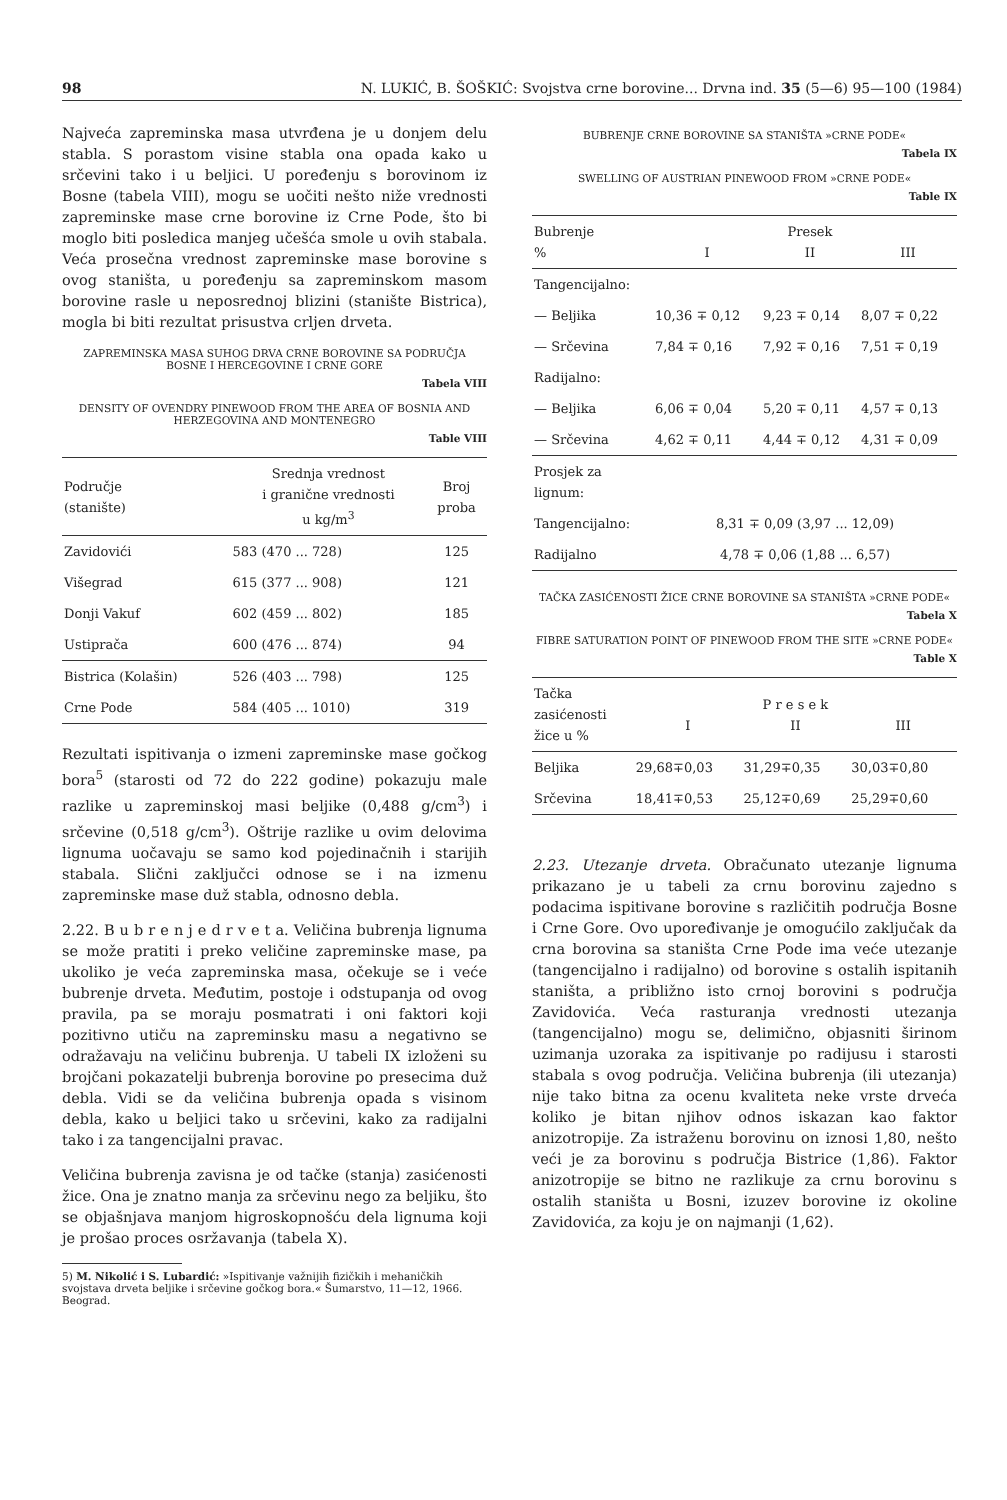98 N. LUKIĆ, B. ŠOŠKIĆ: Svojstva crne borovine... Drvna ind. 35 (5—6) 95—100 (1984)
Najveća zapreminska masa utvrđena je u donjem delu stabla. S porastom visine stabla ona opada kako u srčevini tako i u beljici. U poređenju s borovinom iz Bosne (tabela VIII), mogu se uočiti nešto niže vrednosti zapreminske mase crne borovine iz Crne Pode, što bi moglo biti posledica manjeg učešća smole u ovih stabala. Veća prosečna vrednost zapreminske mase borovine s ovog staništa, u poređenju sa zapreminskom masom borovine rasle u neposrednoj blizini (stanište Bistrica), mogla bi biti rezultat prisustva crljen drveta.
ZAPREMINSKA MASA SUHOG DRVA CRNE BOROVINE SA PODRUČJA BOSNE I HERCEGOVINE I CRNE GORE
Tabela VIII
DENSITY OF OVENDRY PINEWOOD FROM THE AREA OF BOSNIA AND HERZEGOVINA AND MONTENEGRO
Table VIII
| Područje (stanište) | Srednja vrednost i granične vrednosti u kg/m<sup>3</sup> | Broj proba |
| --- | --- | --- |
| Zavidovići | 583 (470 ... 728) | 125 |
| Višegrad | 615 (377 ... 908) | 121 |
| Donji Vakuf | 602 (459 ... 802) | 185 |
| Ustiprača | 600 (476 ... 874) | 94 |
| Bistrica (Kolašin) | 526 (403 ... 798) | 125 |
| Crne Pode | 584 (405 ... 1010) | 319 |
Rezultati ispitivanja o izmeni zapreminske mase gočkog bora<sup>5</sup> (starosti od 72 do 222 godine) pokazuju male razlike u zapreminskoj masi beljike (0,488 g/cm<sup>3</sup>) i srčevine (0,518 g/cm<sup>3</sup>). Oštrije razlike u ovim delovima lignuma uočavaju se samo kod pojedinačnih i starijih stabala. Slični zaključci odnose se i na izmenu zapreminske mase duž stabla, odnosno debla.
2.22. B u b r e n j e d r v e t a. Veličina bubrenja lignuma se može pratiti i preko veličine zapreminske mase, pa ukoliko je veća zapreminska masa, očekuje se i veće bubrenje drveta. Međutim, postoje i odstupanja od ovog pravila, pa se moraju posmatrati i oni faktori koji pozitivno utiču na zapreminsku masu a negativno se odražavaju na veličinu bubrenja. U tabeli IX izloženi su brojčani pokazatelji bubrenja borovine po presecima duž debla. Vidi se da veličina bubrenja opada s visinom debla, kako u beljici tako u srčevini, kako za radijalni tako i za tangencijalni pravac.
Veličina bubrenja zavisna je od tačke (stanja) zasićenosti žice. Ona je znatno manja za srčevinu nego za beljiku, što se objašnjava manjom higroskopnošću dela lignuma koji je prošao proces osržavanja (tabela X).
5) M. Nikolić i S. Lubardić: »Ispitivanje važnijih fizičkih i mehaničkih svojstava drveta beljike i srčevine gočkog bora.« Šumarstvo, 11—12, 1966. Beograd.
BUBRENJE CRNE BOROVINE SA STANIŠTA »CRNE PODE«
Tabela IX
SWELLING OF AUSTRIAN PINEWOOD FROM »CRNE PODE«
Table IX
| Bubrenje % | I | Presek II | III |
| --- | --- | --- | --- |
| Tangencijalno: | | | |
| — Beljika | 10,36 ∓ 0,12 | 9,23 ∓ 0,14 | 8,07 ∓ 0,22 |
| — Srčevina | 7,84 ∓ 0,16 | 7,92 ∓ 0,16 | 7,51 ∓ 0,19 |
| Radijalno: | | | |
| — Beljika | 6,06 ∓ 0,04 | 5,20 ∓ 0,11 | 4,57 ∓ 0,13 |
| — Srčevina | 4,62 ∓ 0,11 | 4,44 ∓ 0,12 | 4,31 ∓ 0,09 |
| Prosjek za lignum: | | | |
| Tangencijalno: | 8,31 ∓ 0,09 (3,97 ... 12,09) | | |
| Radijalno | 4,78 ∓ 0,06 (1,88 ... 6,57) | | |
TAČKA ZASIĆENOSTI ŽICE CRNE BOROVINE SA STANIŠTA »CRNE PODE«
Tabela X
FIBRE SATURATION POINT OF PINEWOOD FROM THE SITE »CRNE PODE«
Table X
| Tačka zasićenosti žice u % | I | P r e s e k II | III |
| --- | --- | --- | --- |
| Beljika | 29,68∓0,03 | 31,29∓0,35 | 30,03∓0,80 |
| Srčevina | 18,41∓0,53 | 25,12∓0,69 | 25,29∓0,60 |
2.23. Utezanje drveta. Obračunato utezanje lignuma prikazano je u tabeli za crnu borovinu zajedno s podacima ispitivane borovine s različitih područja Bosne i Crne Gore. Ovo upoređivanje je omogućilo zaključak da crna borovina sa staništa Crne Pode ima veće utezanje (tangencijalno i radijalno) od borovine s ostalih ispitanih staništa, a približno isto crnoj borovini s područja Zavidovića. Veća rasturanja vrednosti utezanja (tangencijalno) mogu se, delimično, objasniti širinom uzimanja uzoraka za ispitivanje po radijusu i starosti stabala s ovog područja. Veličina bubrenja (ili utezanja) nije tako bitna za ocenu kvaliteta neke vrste drveća koliko je bitan njihov odnos iskazan kao faktor anizotropije. Za istraženu borovinu on iznosi 1,80, nešto veći je za borovinu s područja Bistrice (1,86). Faktor anizotropije se bitno ne razlikuje za crnu borovinu s ostalih staništa u Bosni, izuzev borovine iz okoline Zavidovića, za koju je on najmanji (1,62).